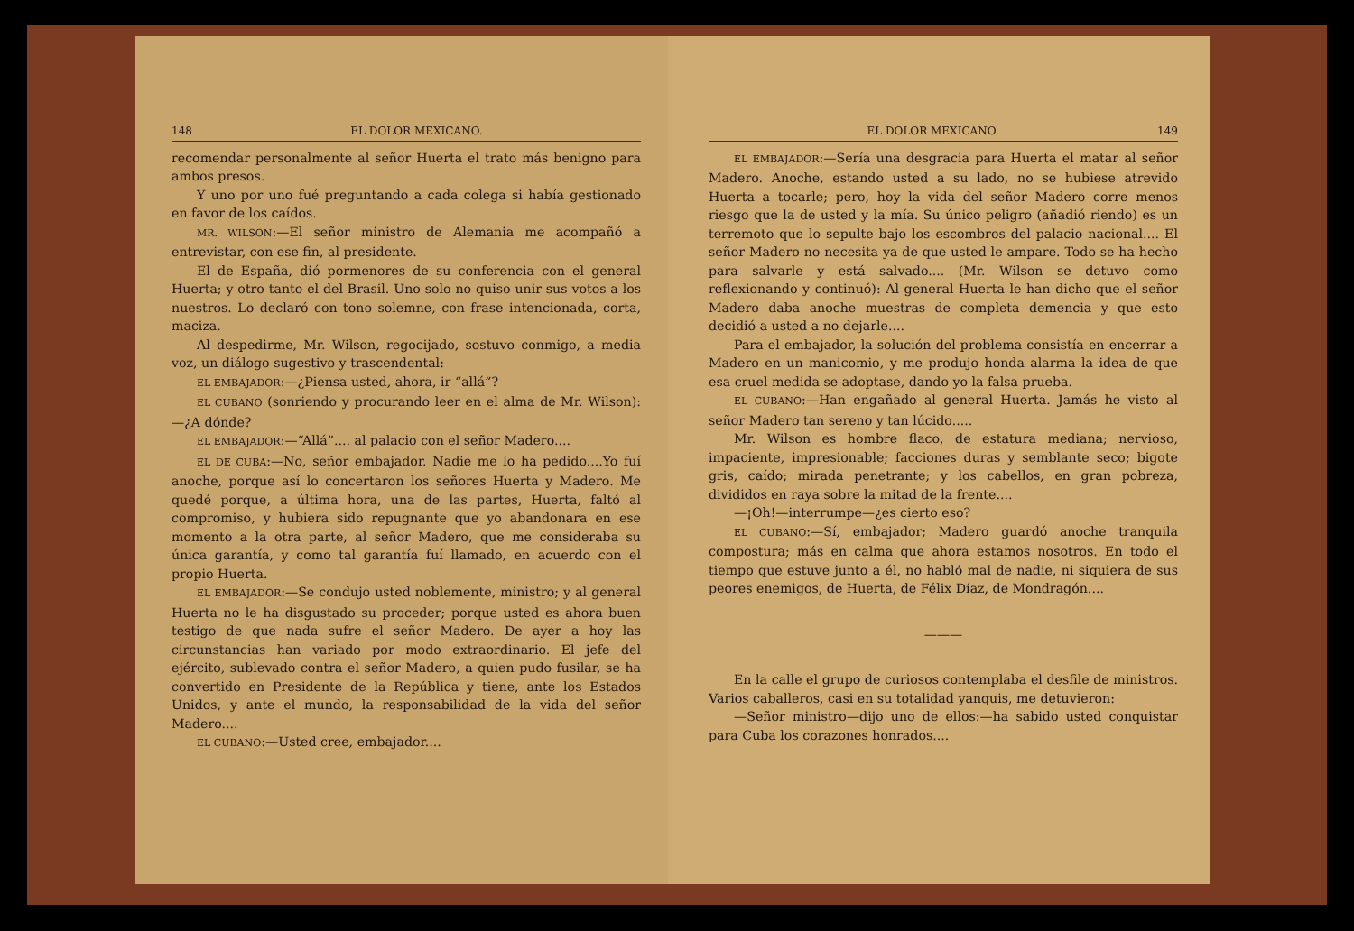148 EL DOLOR MEXICANO.
recomendar personalmente al señor Huerta el trato más benigno para ambos presos.
Y uno por uno fué preguntando a cada colega si había gestionado en favor de los caídos.
MR. WILSON:—El señor ministro de Alemania me acompañó a entrevistar, con ese fin, al presidente.
El de España, dió pormenores de su conferencia con el general Huerta; y otro tanto el del Brasil. Uno solo no quiso unir sus votos a los nuestros. Lo declaró con tono solemne, con frase intencionada, corta, maciza.
Al despedirme, Mr. Wilson, regocijado, sostuvo conmigo, a media voz, un diálogo sugestivo y trascendental:
EL EMBAJADOR:—¿Piensa usted, ahora, ir “allá”?
EL CUBANO (sonriendo y procurando leer en el alma de Mr. Wilson):—¿A dónde?
EL EMBAJADOR:—“Allá”.... al palacio con el señor Madero....
EL DE CUBA:—No, señor embajador. Nadie me lo ha pedido....Yo fuí anoche, porque así lo concertaron los señores Huerta y Madero. Me quedé porque, a última hora, una de las partes, Huerta, faltó al compromiso, y hubiera sido repugnante que yo abandonara en ese momento a la otra parte, al señor Madero, que me consideraba su única garantía, y como tal garantía fuí llamado, en acuerdo con el propio Huerta.
EL EMBAJADOR:—Se condujo usted noblemente, ministro; y al general Huerta no le ha disgustado su proceder; porque usted es ahora buen testigo de que nada sufre el señor Madero. De ayer a hoy las circunstancias han variado por modo extraordinario. El jefe del ejército, sublevado contra el señor Madero, a quien pudo fusilar, se ha convertido en Presidente de la República y tiene, ante los Estados Unidos, y ante el mundo, la responsabilidad de la vida del señor Madero....
EL CUBANO:—Usted cree, embajador....
EL DOLOR MEXICANO. 149
EL EMBAJADOR:—Sería una desgracia para Huerta el matar al señor Madero. Anoche, estando usted a su lado, no se hubiese atrevido Huerta a tocarle; pero, hoy la vida del señor Madero corre menos riesgo que la de usted y la mía. Su único peligro (añadió riendo) es un terremoto que lo sepulte bajo los escombros del palacio nacional.... El señor Madero no necesita ya de que usted le ampare. Todo se ha hecho para salvarle y está salvado.... (Mr. Wilson se detuvo como reflexionando y continuó): Al general Huerta le han dicho que el señor Madero daba anoche muestras de completa demencia y que esto decidió a usted a no dejarle....
Para el embajador, la solución del problema consistía en encerrar a Madero en un manicomio, y me produjo honda alarma la idea de que esa cruel medida se adoptase, dando yo la falsa prueba.
EL CUBANO:—Han engañado al general Huerta. Jamás he visto al señor Madero tan sereno y tan lúcido.....
Mr. Wilson es hombre flaco, de estatura mediana; nervioso, impaciente, impresionable; facciones duras y semblante seco; bigote gris, caído; mirada penetrante; y los cabellos, en gran pobreza, divididos en raya sobre la mitad de la frente....
—¡Oh!—interrumpe—¿es cierto eso?
EL CUBANO:—Sí, embajador; Madero guardó anoche tranquila compostura; más en calma que ahora estamos nosotros. En todo el tiempo que estuve junto a él, no habló mal de nadie, ni siquiera de sus peores enemigos, de Huerta, de Félix Díaz, de Mondragón....
———
En la calle el grupo de curiosos contemplaba el desfile de ministros. Varios caballeros, casi en su totalidad yanquis, me detuvieron:
—Señor ministro—dijo uno de ellos:—ha sabido usted conquistar para Cuba los corazones honrados....